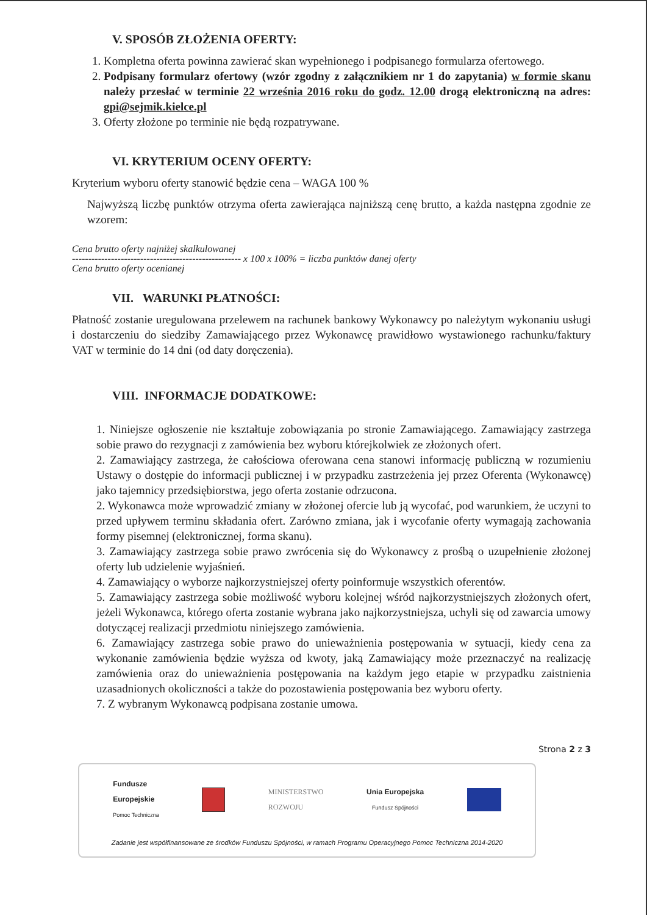V. SPOSÓB ZŁOŻENIA OFERTY:
1. Kompletna oferta powinna zawierać skan wypełnionego i podpisanego formularza ofertowego.
2. Podpisany formularz ofertowy (wzór zgodny z załącznikiem nr 1 do zapytania) w formie skanu należy przesłać w terminie 22 września 2016 roku do godz. 12.00 drogą elektroniczną na adres: gpi@sejmik.kielce.pl
3. Oferty złożone po terminie nie będą rozpatrywane.
VI. KRYTERIUM OCENY OFERTY:
Kryterium wyboru oferty stanowić będzie cena – WAGA 100 %
Najwyższą liczbę punktów otrzyma oferta zawierająca najniższą cenę brutto, a każda następna zgodnie ze wzorem:
Cena brutto oferty najniżej skalkulowanej
---------------------------------------------------- x 100 x 100% = liczba punktów danej oferty
Cena brutto oferty ocenianej
VII. WARUNKI PŁATNOŚCI:
Płatność zostanie uregulowana przelewem na rachunek bankowy Wykonawcy po należytym wykonaniu usługi i dostarczeniu do siedziby Zamawiającego przez Wykonawcę prawidłowo wystawionego rachunku/faktury VAT w terminie do 14 dni (od daty doręczenia).
VIII. INFORMACJE DODATKOWE:
1. Niniejsze ogłoszenie nie kształtuje zobowiązania po stronie Zamawiającego. Zamawiający zastrzega sobie prawo do rezygnacji z zamówienia bez wyboru którejkolwiek ze złożonych ofert.
2. Zamawiający zastrzega, że całościowa oferowana cena stanowi informację publiczną w rozumieniu Ustawy o dostępie do informacji publicznej i w przypadku zastrzeżenia jej przez Oferenta (Wykonawcę) jako tajemnicy przedsiębiorstwa, jego oferta zostanie odrzucona.
2. Wykonawca może wprowadzić zmiany w złożonej ofercie lub ją wycofać, pod warunkiem, że uczyni to przed upływem terminu składania ofert. Zarówno zmiana, jak i wycofanie oferty wymagają zachowania formy pisemnej (elektronicznej, forma skanu).
3. Zamawiający zastrzega sobie prawo zwrócenia się do Wykonawcy z prośbą o uzupełnienie złożonej oferty lub udzielenie wyjaśnień.
4. Zamawiający o wyborze najkorzystniejszej oferty poinformuje wszystkich oferentów.
5. Zamawiający zastrzega sobie możliwość wyboru kolejnej wśród najkorzystniejszych złożonych ofert, jeżeli Wykonawca, którego oferta zostanie wybrana jako najkorzystniejsza, uchyli się od zawarcia umowy dotyczącej realizacji przedmiotu niniejszego zamówienia.
6. Zamawiający zastrzega sobie prawo do unieważnienia postępowania w sytuacji, kiedy cena za wykonanie zamówienia będzie wyższa od kwoty, jaką Zamawiający może przeznaczyć na realizację zamówienia oraz do unieważnienia postępowania na każdym jego etapie w przypadku zaistnienia uzasadnionych okoliczności a także do pozostawienia postępowania bez wyboru oferty.
7. Z wybranym Wykonawcą podpisana zostanie umowa.
Strona 2 z 3
Fundusze
Europejskie
Pomoc Techniczna
MINISTERSTWO
ROZWOJU
Unia Europejska
Fundusz Spójności
Zadanie jest współfinansowane ze środków Funduszu Spójności, w ramach Programu Operacyjnego Pomoc Techniczna 2014-2020